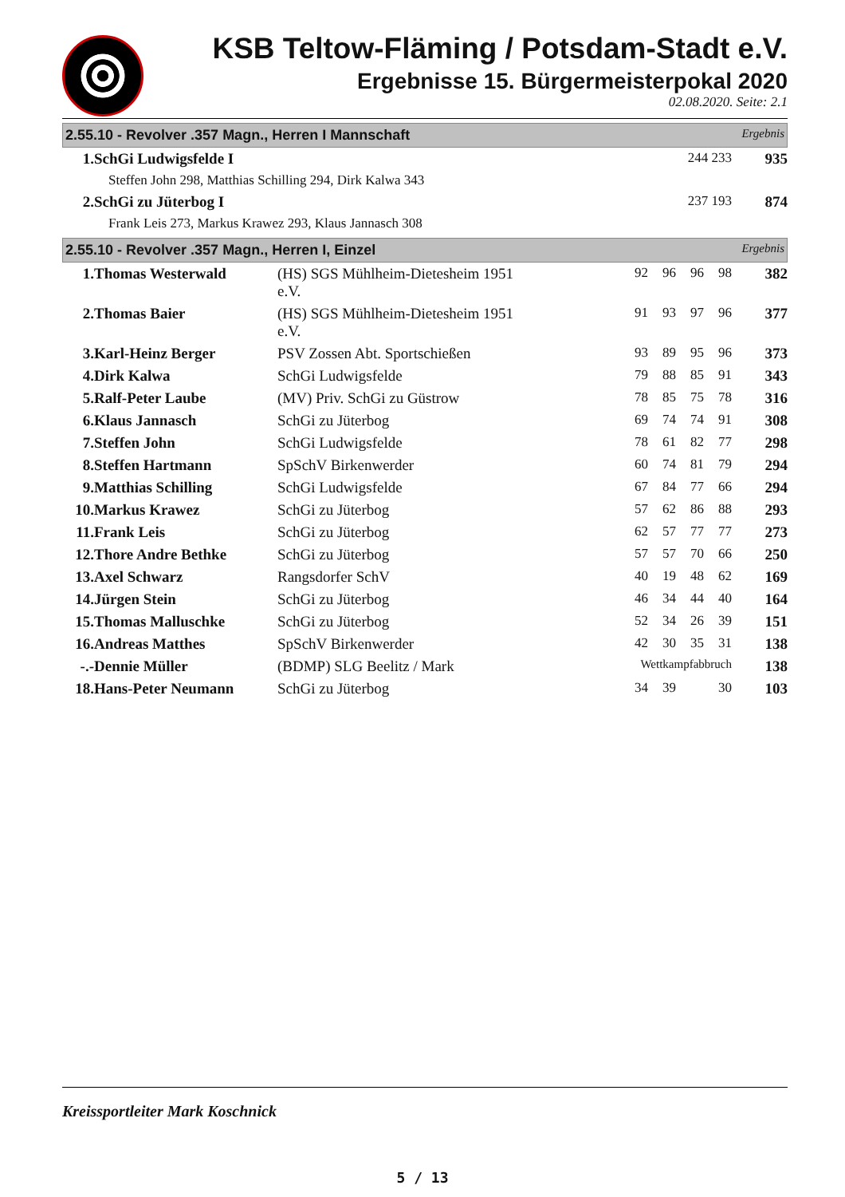KSB Teltow-Fläming / Potsdam-Stadt e.V.
Ergebnisse 15. Bürgermeisterpokal 2020
02.08.2020. Seite: 2.1
2.55.10 - Revolver .357 Magn., Herren I Mannschaft Ergebnis
| 1. | SchGi Ludwigsfelde I | 244 233 | 935 |
| | Steffen John 298, Matthias Schilling 294, Dirk Kalwa 343 | | |
| 2. | SchGi zu Jüterbog I | 237 193 | 874 |
| | Frank Leis 273, Markus Krawez 293, Klaus Jannasch 308 | | |
2.55.10 - Revolver .357 Magn., Herren I, Einzel Ergebnis
| 1. | Thomas Westerwald | (HS) SGS Mühlheim-Dietesheim 1951 e.V. | 92 | 96 | 96 | 98 | 382 |
| 2. | Thomas Baier | (HS) SGS Mühlheim-Dietesheim 1951 e.V. | 91 | 93 | 97 | 96 | 377 |
| 3. | Karl-Heinz Berger | PSV Zossen Abt. Sportschießen | 93 | 89 | 95 | 96 | 373 |
| 4. | Dirk Kalwa | SchGi Ludwigsfelde | 79 | 88 | 85 | 91 | 343 |
| 5. | Ralf-Peter Laube | (MV) Priv. SchGi zu Güstrow | 78 | 85 | 75 | 78 | 316 |
| 6. | Klaus Jannasch | SchGi zu Jüterbog | 69 | 74 | 74 | 91 | 308 |
| 7. | Steffen John | SchGi Ludwigsfelde | 78 | 61 | 82 | 77 | 298 |
| 8. | Steffen Hartmann | SpSchV Birkenwerder | 60 | 74 | 81 | 79 | 294 |
| 9. | Matthias Schilling | SchGi Ludwigsfelde | 67 | 84 | 77 | 66 | 294 |
| 10. | Markus Krawez | SchGi zu Jüterbog | 57 | 62 | 86 | 88 | 293 |
| 11. | Frank Leis | SchGi zu Jüterbog | 62 | 57 | 77 | 77 | 273 |
| 12. | Thore Andre Bethke | SchGi zu Jüterbog | 57 | 57 | 70 | 66 | 250 |
| 13. | Axel Schwarz | Rangsdorfer SchV | 40 | 19 | 48 | 62 | 169 |
| 14. | Jürgen Stein | SchGi zu Jüterbog | 46 | 34 | 44 | 40 | 164 |
| 15. | Thomas Malluschke | SchGi zu Jüterbog | 52 | 34 | 26 | 39 | 151 |
| 16. | Andreas Matthes | SpSchV Birkenwerder | 42 | 30 | 35 | 31 | 138 |
| -.- | Dennie Müller | (BDMP) SLG Beelitz / Mark | Wettkampfabbruch | | | | 138 |
| 18. | Hans-Peter Neumann | SchGi zu Jüterbog | 34 | 39 | | 30 | 103 |
Kreissportleiter Mark Koschnick
5 / 13